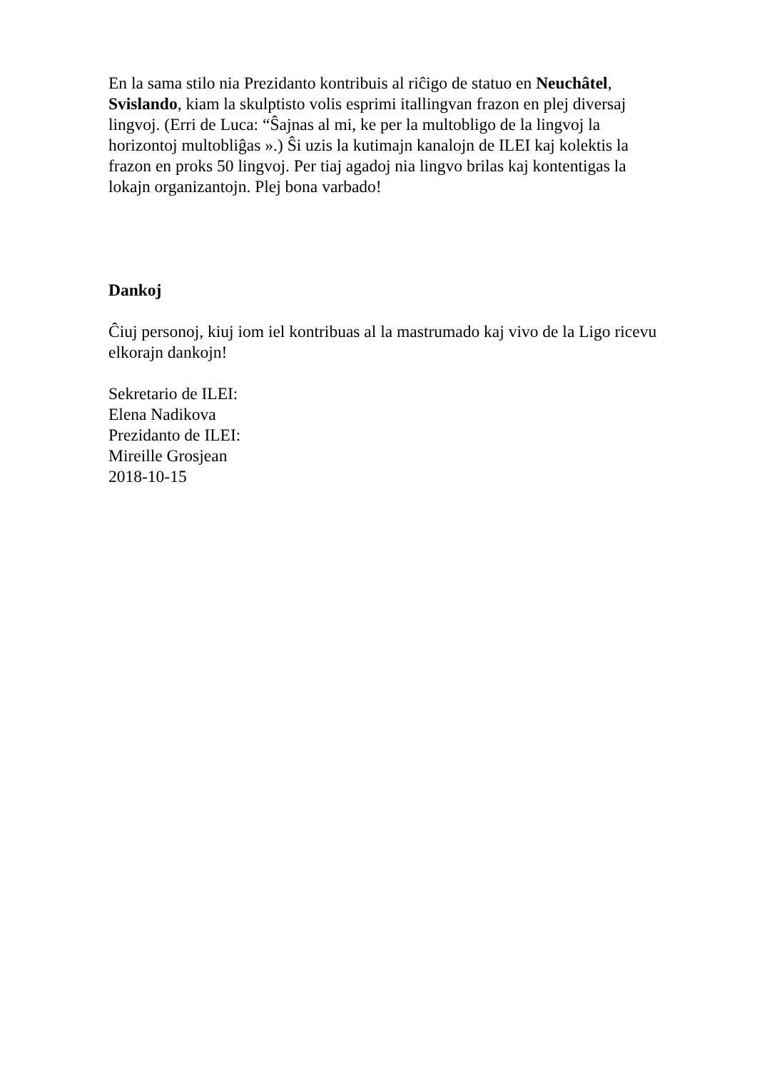En la sama stilo nia Prezidanto kontribuis al riĉigo de statuo en Neuchâtel, Svislando, kiam la skulptisto volis esprimi itallingvan frazon en plej diversaj lingvoj. (Erri de Luca: “Ŝajnas al mi, ke per la multobligo de la lingvoj la horizontoj multobliĝas ».) Ŝi uzis la kutimajn kanalojn de ILEI kaj kolektis la frazon en proks 50 lingvoj. Per tiaj agadoj nia lingvo brilas kaj kontentigas la lokajn organizantojn. Plej bona varbado!
Dankoj
Ĉiuj personoj, kiuj iom iel kontribuas al la mastrumado kaj vivo de la Ligo ricevu elkorajn dankojn!
Sekretario de ILEI:
Elena Nadikova
Prezidanto de ILEI:
Mireille Grosjean
2018-10-15